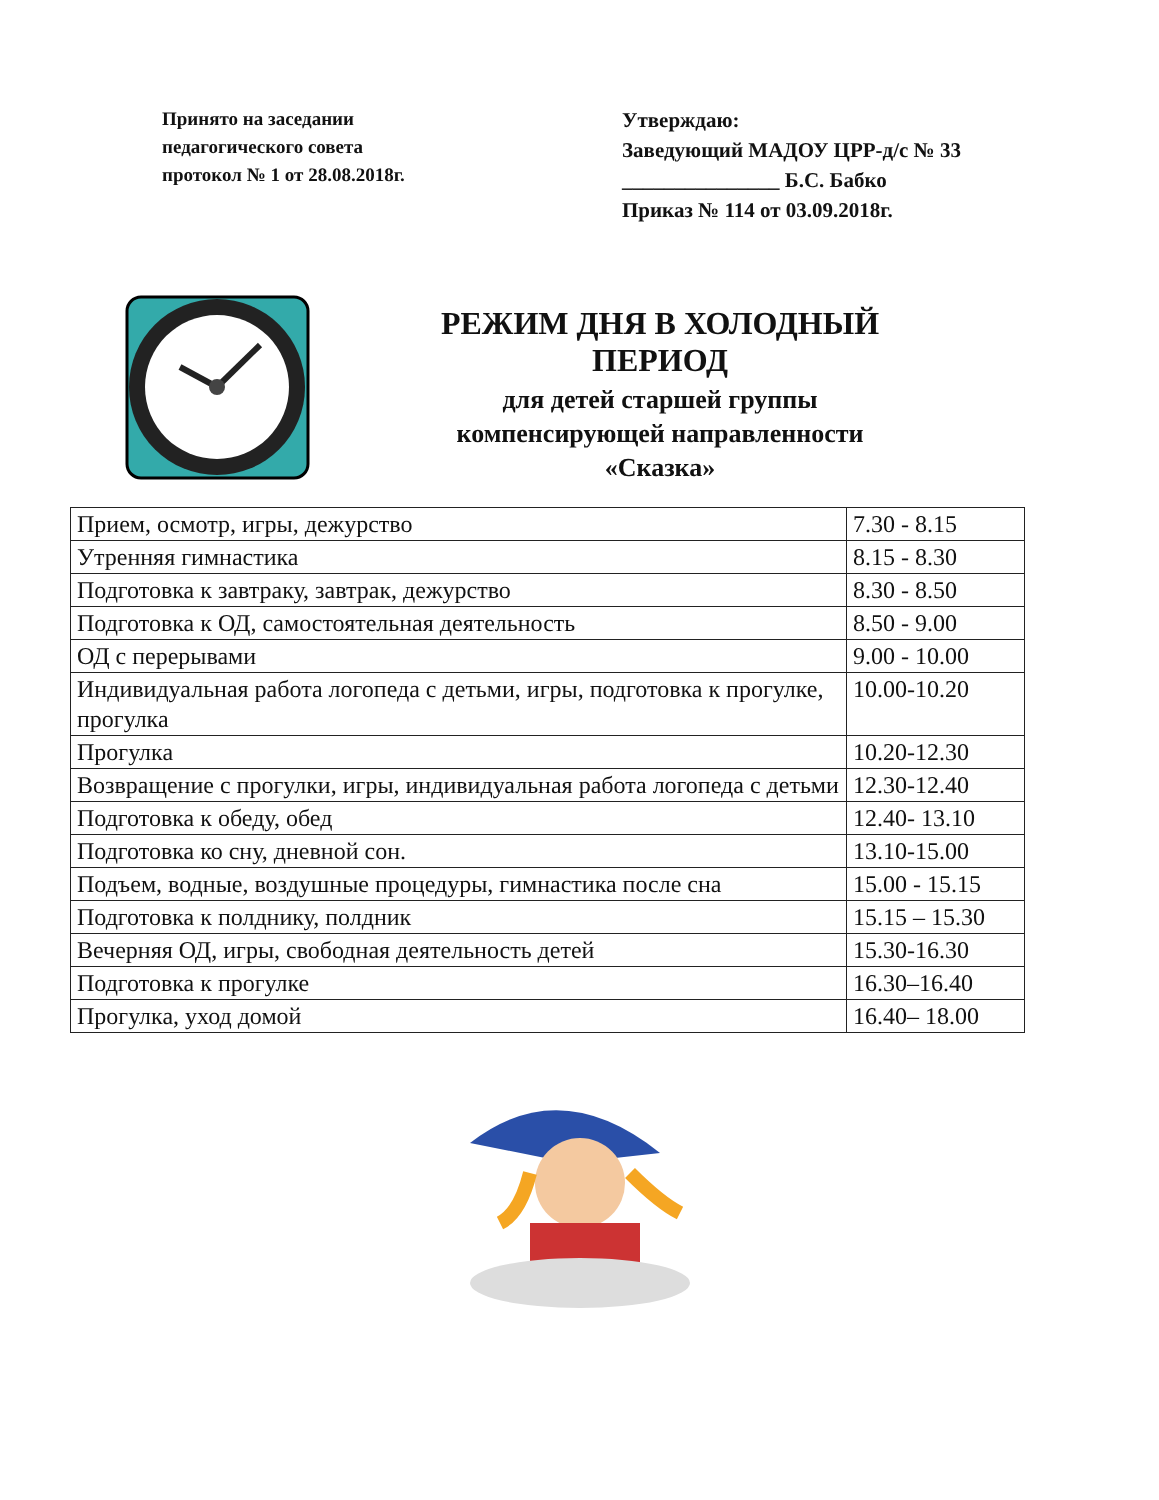Принято на заседании
педагогического совета
протокол № 1 от 28.08.2018г.
Утверждаю:
Заведующий МАДОУ ЦРР-д/с № 33
_______________ Б.С. Бабко
Приказ № 114 от 03.09.2018г.
РЕЖИМ ДНЯ В ХОЛОДНЫЙ ПЕРИОД
для детей старшей группы
компенсирующей направленности
«Сказка»
| Прием, осмотр, игры, дежурство | 7.30 - 8.15 |
| Утренняя гимнастика | 8.15 - 8.30 |
| Подготовка к завтраку, завтрак, дежурство | 8.30 - 8.50 |
| Подготовка к ОД, самостоятельная деятельность | 8.50 - 9.00 |
| ОД с перерывами | 9.00 - 10.00 |
| Индивидуальная работа логопеда с детьми, игры, подготовка к прогулке, прогулка | 10.00-10.20 |
| Прогулка | 10.20-12.30 |
| Возвращение с прогулки, игры, индивидуальная работа логопеда с детьми | 12.30-12.40 |
| Подготовка к обеду, обед | 12.40- 13.10 |
| Подготовка ко сну, дневной сон. | 13.10-15.00 |
| Подъем, водные, воздушные процедуры, гимнастика после сна | 15.00 - 15.15 |
| Подготовка к полднику, полдник | 15.15 – 15.30 |
| Вечерняя ОД, игры, свободная деятельность детей | 15.30-16.30 |
| Подготовка к прогулке | 16.30–16.40 |
| Прогулка, уход домой | 16.40– 18.00 |